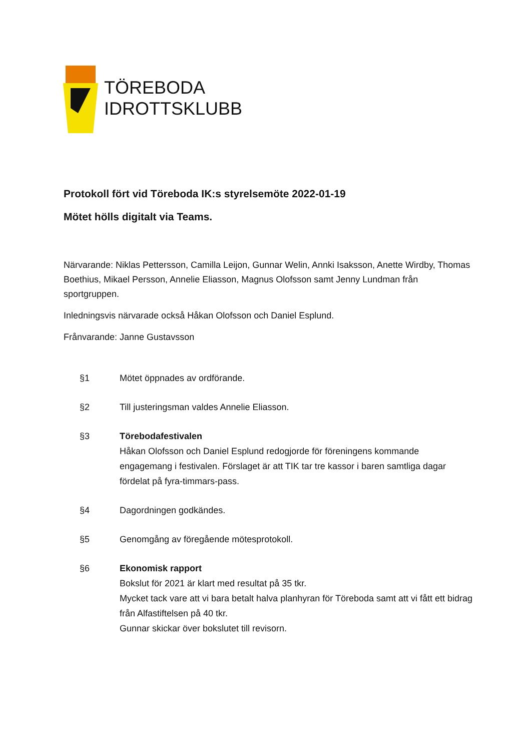TÖREBODA
IDROTTSKLUBB
Protokoll fört vid Töreboda IK:s styrelsemöte 2022-01-19
Mötet hölls digitalt via Teams.
Närvarande: Niklas Pettersson, Camilla Leijon, Gunnar Welin, Annki Isaksson, Anette Wirdby, Thomas Boethius, Mikael Persson, Annelie Eliasson, Magnus Olofsson samt Jenny Lundman från sportgruppen.
Inledningsvis närvarade också Håkan Olofsson och Daniel Esplund.
Frånvarande: Janne Gustavsson
§1 Mötet öppnades av ordförande.
§2 Till justeringsman valdes Annelie Eliasson.
§3 Törebodafestivalen
Håkan Olofsson och Daniel Esplund redogjorde för föreningens kommande engagemang i festivalen. Förslaget är att TIK tar tre kassor i baren samtliga dagar fördelat på fyra-timmars-pass.
§4 Dagordningen godkändes.
§5 Genomgång av föregående mötesprotokoll.
§6 Ekonomisk rapport
Bokslut för 2021 är klart med resultat på 35 tkr.
Mycket tack vare att vi bara betalt halva planhyran för Töreboda samt att vi fått ett bidrag från Alfastiftelsen på 40 tkr.
Gunnar skickar över bokslutet till revisorn.